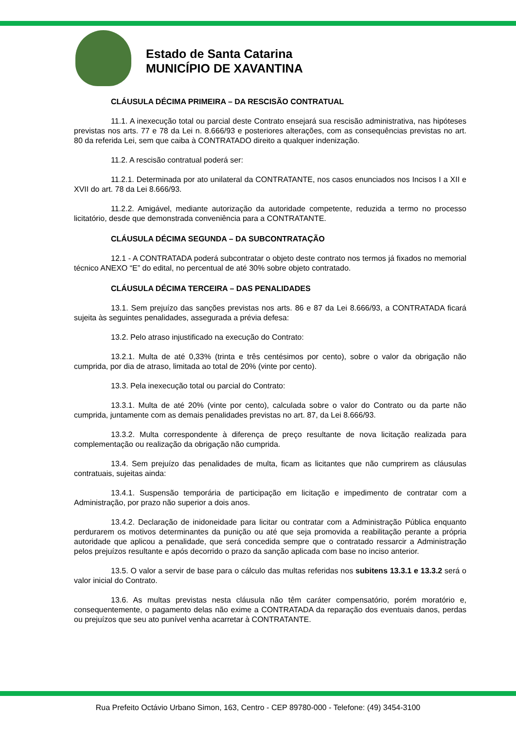Estado de Santa Catarina
MUNICÍPIO DE XAVANTINA
CLÁUSULA DÉCIMA PRIMEIRA – DA RESCISÃO CONTRATUAL
11.1. A inexecução total ou parcial deste Contrato ensejará sua rescisão administrativa, nas hipóteses previstas nos arts. 77 e 78 da Lei n. 8.666/93 e posteriores alterações, com as consequências previstas no art. 80 da referida Lei, sem que caiba à CONTRATADO direito a qualquer indenização.
11.2. A rescisão contratual poderá ser:
11.2.1. Determinada por ato unilateral da CONTRATANTE, nos casos enunciados nos Incisos I a XII e XVII do art. 78 da Lei 8.666/93.
11.2.2. Amigável, mediante autorização da autoridade competente, reduzida a termo no processo licitatório, desde que demonstrada conveniência para a CONTRATANTE.
CLÁUSULA DÉCIMA SEGUNDA – DA SUBCONTRATAÇÃO
12.1 - A CONTRATADA poderá subcontratar o objeto deste contrato nos termos já fixados no memorial técnico ANEXO “E” do edital, no percentual de até 30% sobre objeto contratado.
CLÁUSULA DÉCIMA TERCEIRA – DAS PENALIDADES
13.1. Sem prejuízo das sanções previstas nos arts. 86 e 87 da Lei 8.666/93, a CONTRATADA ficará sujeita às seguintes penalidades, assegurada a prévia defesa:
13.2. Pelo atraso injustificado na execução do Contrato:
13.2.1. Multa de até 0,33% (trinta e três centésimos por cento), sobre o valor da obrigação não cumprida, por dia de atraso, limitada ao total de 20% (vinte por cento).
13.3. Pela inexecução total ou parcial do Contrato:
13.3.1. Multa de até 20% (vinte por cento), calculada sobre o valor do Contrato ou da parte não cumprida, juntamente com as demais penalidades previstas no art. 87, da Lei 8.666/93.
13.3.2. Multa correspondente à diferença de preço resultante de nova licitação realizada para complementação ou realização da obrigação não cumprida.
13.4. Sem prejuízo das penalidades de multa, ficam as licitantes que não cumprirem as cláusulas contratuais, sujeitas ainda:
13.4.1. Suspensão temporária de participação em licitação e impedimento de contratar com a Administração, por prazo não superior a dois anos.
13.4.2. Declaração de inidoneidade para licitar ou contratar com a Administração Pública enquanto perdurarem os motivos determinantes da punição ou até que seja promovida a reabilitação perante a própria autoridade que aplicou a penalidade, que será concedida sempre que o contratado ressarcir a Administração pelos prejuízos resultante e após decorrido o prazo da sanção aplicada com base no inciso anterior.
13.5. O valor a servir de base para o cálculo das multas referidas nos subitens 13.3.1 e 13.3.2 será o valor inicial do Contrato.
13.6. As multas previstas nesta cláusula não têm caráter compensatório, porém moratório e, consequentemente, o pagamento delas não exime a CONTRATADA da reparação dos eventuais danos, perdas ou prejuízos que seu ato punível venha acarretar à CONTRATANTE.
Rua Prefeito Octávio Urbano Simon, 163, Centro - CEP 89780-000 - Telefone: (49) 3454-3100